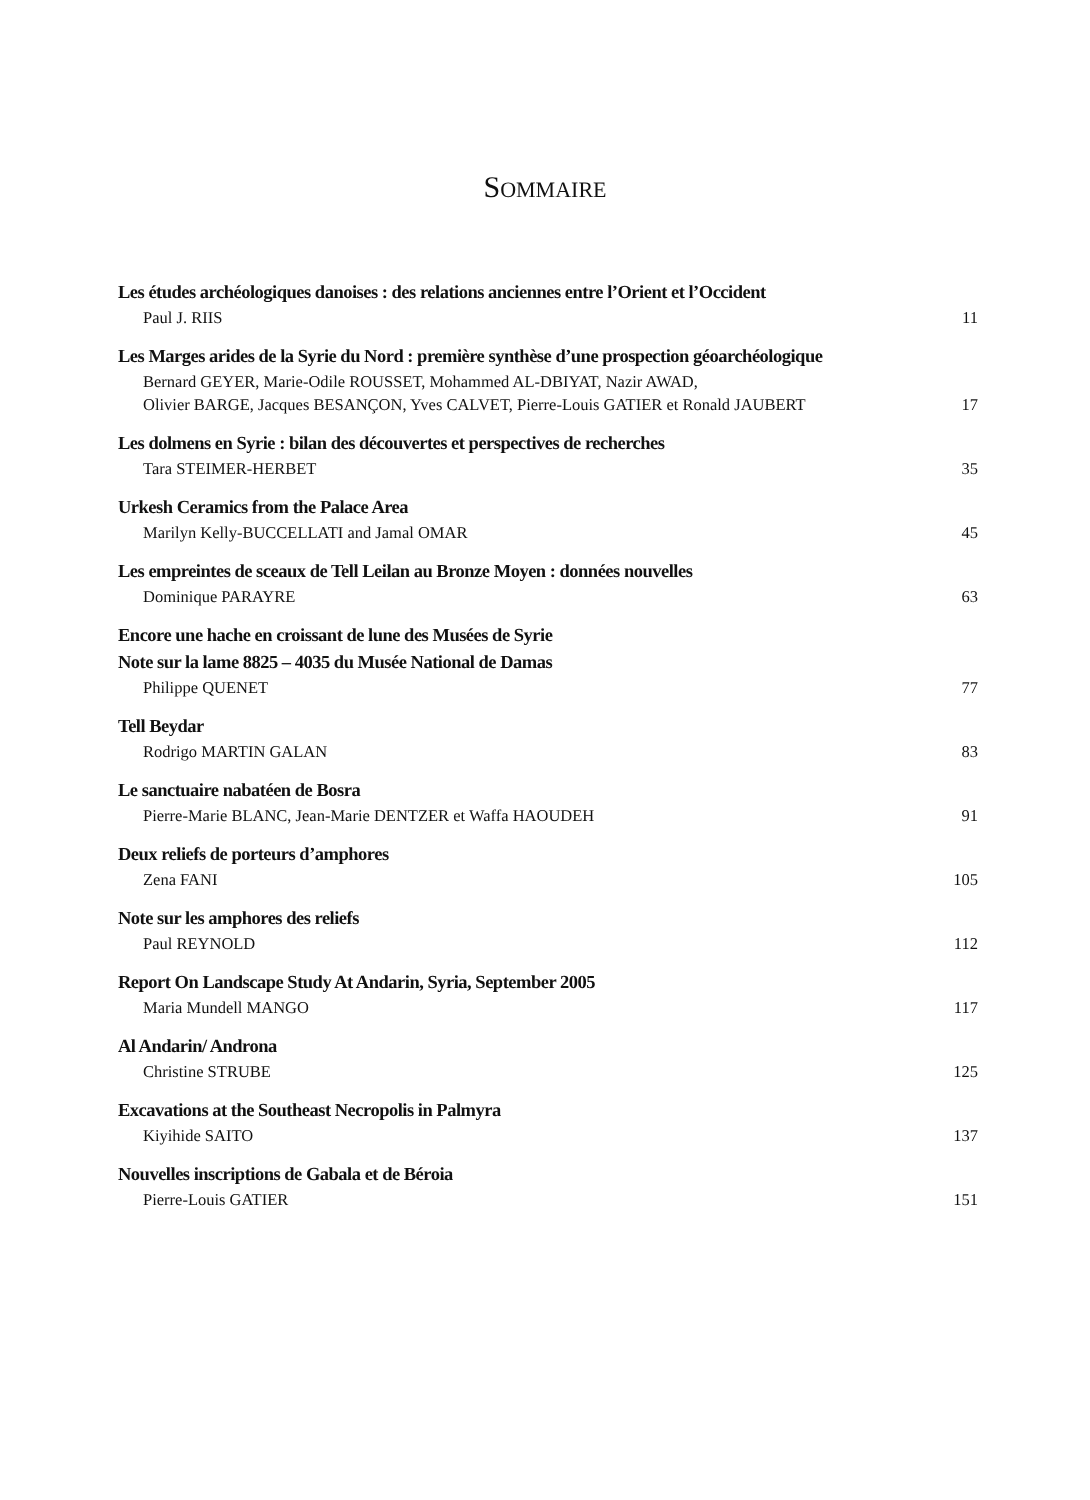SOMMAIRE
Les études archéologiques danoises : des relations anciennes entre l’Orient et l’Occident
Paul J. RIIS 11
Les Marges arides de la Syrie du Nord : première synthèse d’une prospection géoarchéologique
Bernard GEYER, Marie-Odile ROUSSET, Mohammed AL-DBIYAT, Nazir AWAD,
Olivier BARGE, Jacques BESANÇON, Yves CALVET, Pierre-Louis GATIER et Ronald JAUBERT 17
Les dolmens en Syrie : bilan des découvertes et perspectives de recherches
Tara STEIMER-HERBET 35
Urkesh Ceramics from the Palace Area
Marilyn Kelly-BUCCELLATI and Jamal OMAR 45
Les empreintes de sceaux de Tell Leilan au Bronze Moyen : données nouvelles
Dominique PARAYRE 63
Encore une hache en croissant de lune des Musées de Syrie
Note sur la lame 8825 – 4035 du Musée National de Damas
Philippe QUENET 77
Tell Beydar
Rodrigo MARTIN GALAN 83
Le sanctuaire nabatéen de Bosra
Pierre-Marie BLANC, Jean-Marie DENTZER et Waffa HAOUDEH 91
Deux reliefs de porteurs d’amphores
Zena FANI 105
Note sur les amphores des reliefs
Paul REYNOLD 112
Report On Landscape Study At Andarin, Syria, September 2005
Maria Mundell MANGO 117
Al Andarin/ Androna
Christine STRUBE 125
Excavations at the Southeast Necropolis in Palmyra
Kiyihide SAITO 137
Nouvelles inscriptions de Gabala et de Béroia
Pierre-Louis GATIER 151